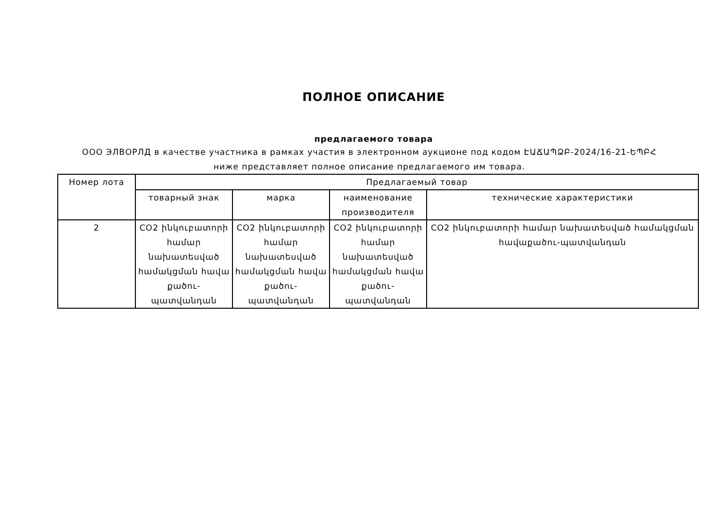ПОЛНОЕ ОПИСАНИЕ
предлагаемого товара
ООО ЭЛВОРЛД в качестве участника в рамках участия в электронном аукционе под кодом ԷԱՃԱՊՁԲ-2024/16-21-ԵՊԲՀ ниже представляет полное описание предлагаемого им товара.
| Номер лота | Предлагаемый товар | | | |
| --- | --- | --- | --- | --- |
| | товарный знак | марка | наименование производителя | технические характеристики |
| 2 | CO2 ինկուբատորի համար նախատեսված համակցման հավա քածու-պատվանդան | CO2 ինկուբատորի համար նախատեսված համակցման հավա քածու-պատվանդան | CO2 ինկուբատորի համար նախատեսված համակցման հավա քածու-պատվանդան | CO2 ինկուբատորի համար նախատեսված համակցման հավաքածու-պատվանդան |